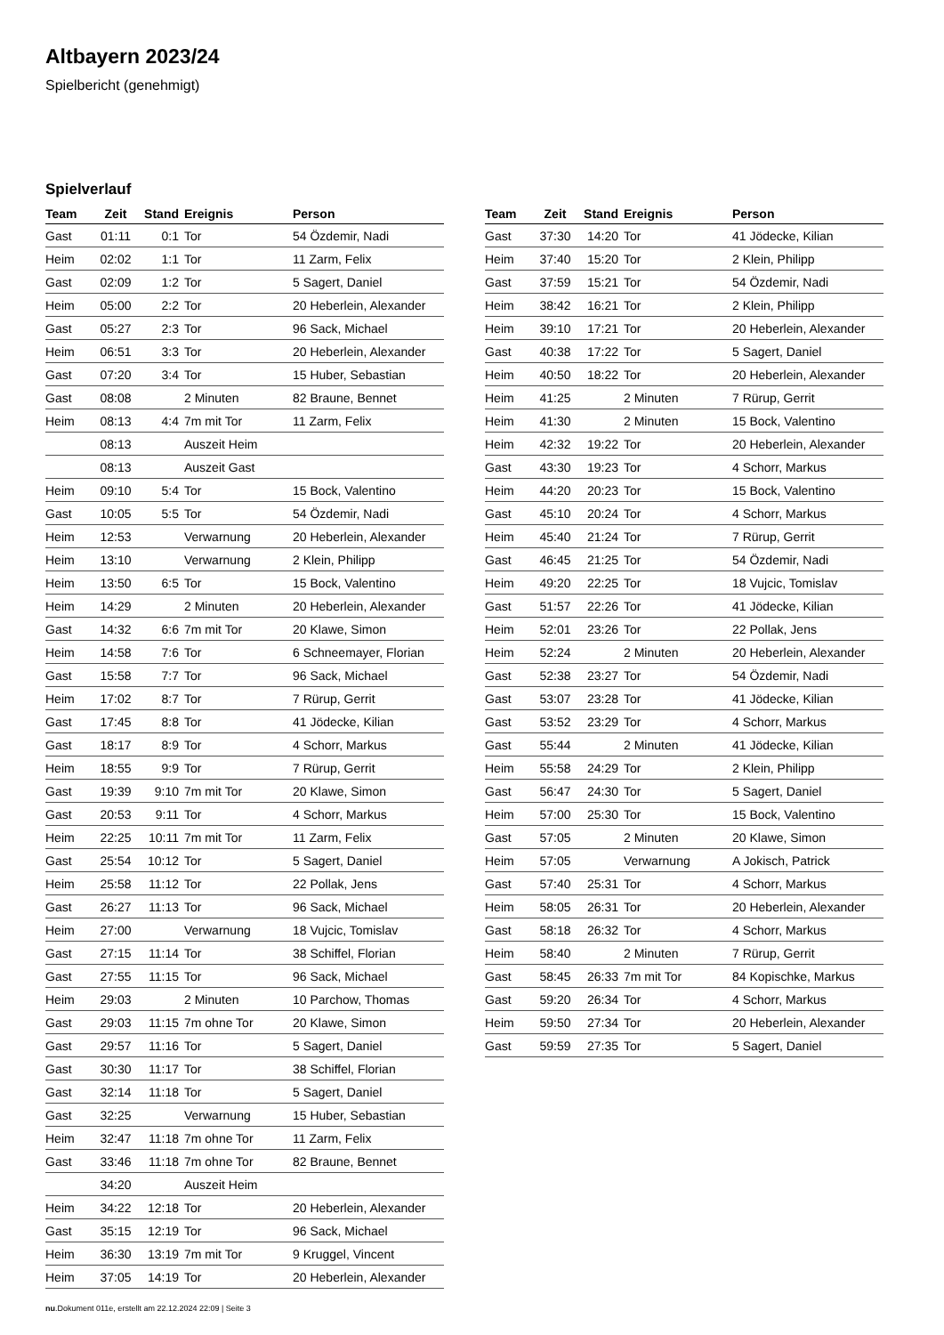Altbayern 2023/24
Spielbericht (genehmigt)
Spielverlauf
| Team | Zeit | Stand | Ereignis | Person |
| --- | --- | --- | --- | --- |
| Gast | 01:11 | 0:1 | Tor | 54 Özdemir, Nadi |
| Heim | 02:02 | 1:1 | Tor | 11 Zarm, Felix |
| Gast | 02:09 | 1:2 | Tor | 5 Sagert, Daniel |
| Heim | 05:00 | 2:2 | Tor | 20 Heberlein, Alexander |
| Gast | 05:27 | 2:3 | Tor | 96 Sack, Michael |
| Heim | 06:51 | 3:3 | Tor | 20 Heberlein, Alexander |
| Gast | 07:20 | 3:4 | Tor | 15 Huber, Sebastian |
| Gast | 08:08 | | 2 Minuten | 82 Braune, Bennet |
| Heim | 08:13 | 4:4 | 7m mit Tor | 11 Zarm, Felix |
| | 08:13 | | Auszeit Heim | |
| | 08:13 | | Auszeit Gast | |
| Heim | 09:10 | 5:4 | Tor | 15 Bock, Valentino |
| Gast | 10:05 | 5:5 | Tor | 54 Özdemir, Nadi |
| Heim | 12:53 | | Verwarnung | 20 Heberlein, Alexander |
| Heim | 13:10 | | Verwarnung | 2 Klein, Philipp |
| Heim | 13:50 | 6:5 | Tor | 15 Bock, Valentino |
| Heim | 14:29 | | 2 Minuten | 20 Heberlein, Alexander |
| Gast | 14:32 | 6:6 | 7m mit Tor | 20 Klawe, Simon |
| Heim | 14:58 | 7:6 | Tor | 6 Schneemayer, Florian |
| Gast | 15:58 | 7:7 | Tor | 96 Sack, Michael |
| Heim | 17:02 | 8:7 | Tor | 7 Rürup, Gerrit |
| Gast | 17:45 | 8:8 | Tor | 41 Jödecke, Kilian |
| Gast | 18:17 | 8:9 | Tor | 4 Schorr, Markus |
| Heim | 18:55 | 9:9 | Tor | 7 Rürup, Gerrit |
| Gast | 19:39 | 9:10 | 7m mit Tor | 20 Klawe, Simon |
| Gast | 20:53 | 9:11 | Tor | 4 Schorr, Markus |
| Heim | 22:25 | 10:11 | 7m mit Tor | 11 Zarm, Felix |
| Gast | 25:54 | 10:12 | Tor | 5 Sagert, Daniel |
| Heim | 25:58 | 11:12 | Tor | 22 Pollak, Jens |
| Gast | 26:27 | 11:13 | Tor | 96 Sack, Michael |
| Heim | 27:00 | | Verwarnung | 18 Vujcic, Tomislav |
| Gast | 27:15 | 11:14 | Tor | 38 Schiffel, Florian |
| Gast | 27:55 | 11:15 | Tor | 96 Sack, Michael |
| Heim | 29:03 | | 2 Minuten | 10 Parchow, Thomas |
| Gast | 29:03 | 11:15 | 7m ohne Tor | 20 Klawe, Simon |
| Gast | 29:57 | 11:16 | Tor | 5 Sagert, Daniel |
| Gast | 30:30 | 11:17 | Tor | 38 Schiffel, Florian |
| Gast | 32:14 | 11:18 | Tor | 5 Sagert, Daniel |
| Gast | 32:25 | | Verwarnung | 15 Huber, Sebastian |
| Heim | 32:47 | 11:18 | 7m ohne Tor | 11 Zarm, Felix |
| Gast | 33:46 | 11:18 | 7m ohne Tor | 82 Braune, Bennet |
| | 34:20 | | Auszeit Heim | |
| Heim | 34:22 | 12:18 | Tor | 20 Heberlein, Alexander |
| Gast | 35:15 | 12:19 | Tor | 96 Sack, Michael |
| Heim | 36:30 | 13:19 | 7m mit Tor | 9 Kruggel, Vincent |
| Heim | 37:05 | 14:19 | Tor | 20 Heberlein, Alexander |
| Team | Zeit | Stand | Ereignis | Person |
| --- | --- | --- | --- | --- |
| Gast | 37:30 | 14:20 | Tor | 41 Jödecke, Kilian |
| Heim | 37:40 | 15:20 | Tor | 2 Klein, Philipp |
| Gast | 37:59 | 15:21 | Tor | 54 Özdemir, Nadi |
| Heim | 38:42 | 16:21 | Tor | 2 Klein, Philipp |
| Heim | 39:10 | 17:21 | Tor | 20 Heberlein, Alexander |
| Gast | 40:38 | 17:22 | Tor | 5 Sagert, Daniel |
| Heim | 40:50 | 18:22 | Tor | 20 Heberlein, Alexander |
| Heim | 41:25 | | 2 Minuten | 7 Rürup, Gerrit |
| Heim | 41:30 | | 2 Minuten | 15 Bock, Valentino |
| Heim | 42:32 | 19:22 | Tor | 20 Heberlein, Alexander |
| Gast | 43:30 | 19:23 | Tor | 4 Schorr, Markus |
| Heim | 44:20 | 20:23 | Tor | 15 Bock, Valentino |
| Gast | 45:10 | 20:24 | Tor | 4 Schorr, Markus |
| Heim | 45:40 | 21:24 | Tor | 7 Rürup, Gerrit |
| Gast | 46:45 | 21:25 | Tor | 54 Özdemir, Nadi |
| Heim | 49:20 | 22:25 | Tor | 18 Vujcic, Tomislav |
| Gast | 51:57 | 22:26 | Tor | 41 Jödecke, Kilian |
| Heim | 52:01 | 23:26 | Tor | 22 Pollak, Jens |
| Heim | 52:24 | | 2 Minuten | 20 Heberlein, Alexander |
| Gast | 52:38 | 23:27 | Tor | 54 Özdemir, Nadi |
| Gast | 53:07 | 23:28 | Tor | 41 Jödecke, Kilian |
| Gast | 53:52 | 23:29 | Tor | 4 Schorr, Markus |
| Gast | 55:44 | | 2 Minuten | 41 Jödecke, Kilian |
| Heim | 55:58 | 24:29 | Tor | 2 Klein, Philipp |
| Gast | 56:47 | 24:30 | Tor | 5 Sagert, Daniel |
| Heim | 57:00 | 25:30 | Tor | 15 Bock, Valentino |
| Gast | 57:05 | | 2 Minuten | 20 Klawe, Simon |
| Heim | 57:05 | | Verwarnung | A Jokisch, Patrick |
| Gast | 57:40 | 25:31 | Tor | 4 Schorr, Markus |
| Heim | 58:05 | 26:31 | Tor | 20 Heberlein, Alexander |
| Gast | 58:18 | 26:32 | Tor | 4 Schorr, Markus |
| Heim | 58:40 | | 2 Minuten | 7 Rürup, Gerrit |
| Gast | 58:45 | 26:33 | 7m mit Tor | 84 Kopischke, Markus |
| Gast | 59:20 | 26:34 | Tor | 4 Schorr, Markus |
| Heim | 59:50 | 27:34 | Tor | 20 Heberlein, Alexander |
| Gast | 59:59 | 27:35 | Tor | 5 Sagert, Daniel |
nu.Dokument 011e, erstellt am 22.12.2024 22:09 | Seite 3